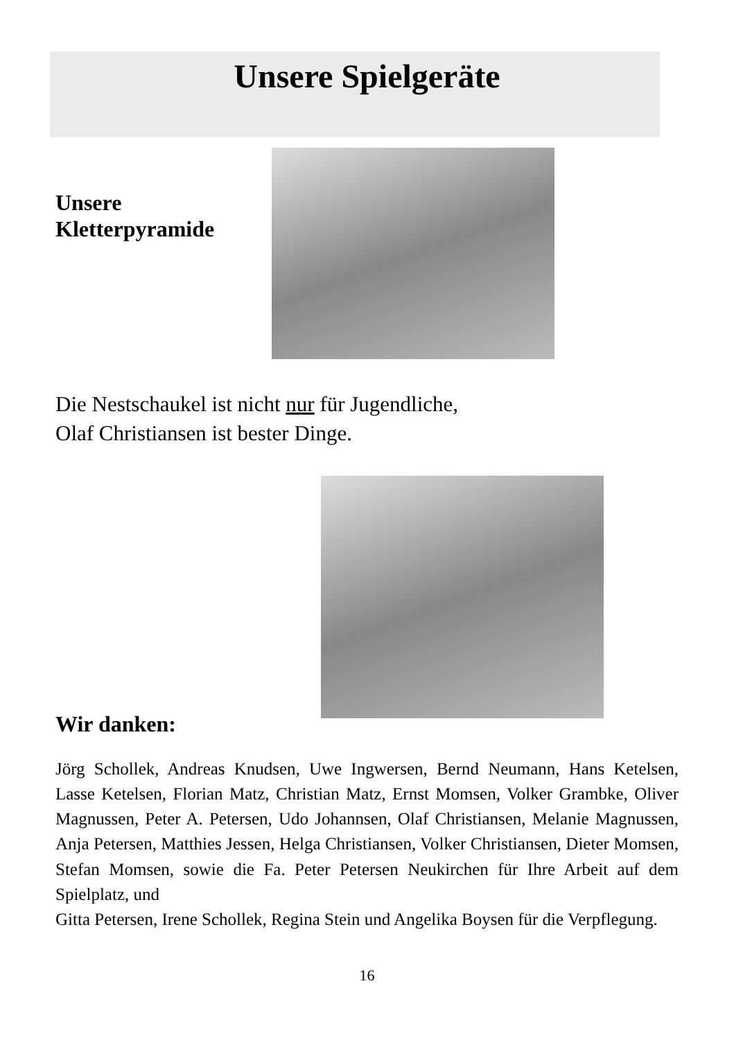Unsere Spielgeräte
Unsere
Kletterpyramide
Die Nestschaukel ist nicht nur für Jugendliche,
Olaf Christiansen ist bester Dinge.
Wir danken:
Jörg Schollek, Andreas Knudsen, Uwe Ingwersen, Bernd Neumann, Hans Ketelsen, Lasse Ketelsen, Florian Matz, Christian Matz, Ernst Momsen, Volker Grambke, Oliver Magnussen, Peter A. Petersen, Udo Johannsen, Olaf Christiansen, Melanie Magnussen, Anja Petersen, Matthies Jessen, Helga Christiansen, Volker Christiansen, Dieter Momsen, Stefan Momsen, sowie die Fa. Peter Petersen Neukirchen für Ihre Arbeit auf dem Spielplatz, und
Gitta Petersen, Irene Schollek, Regina Stein und Angelika Boysen für die Verpflegung.
16